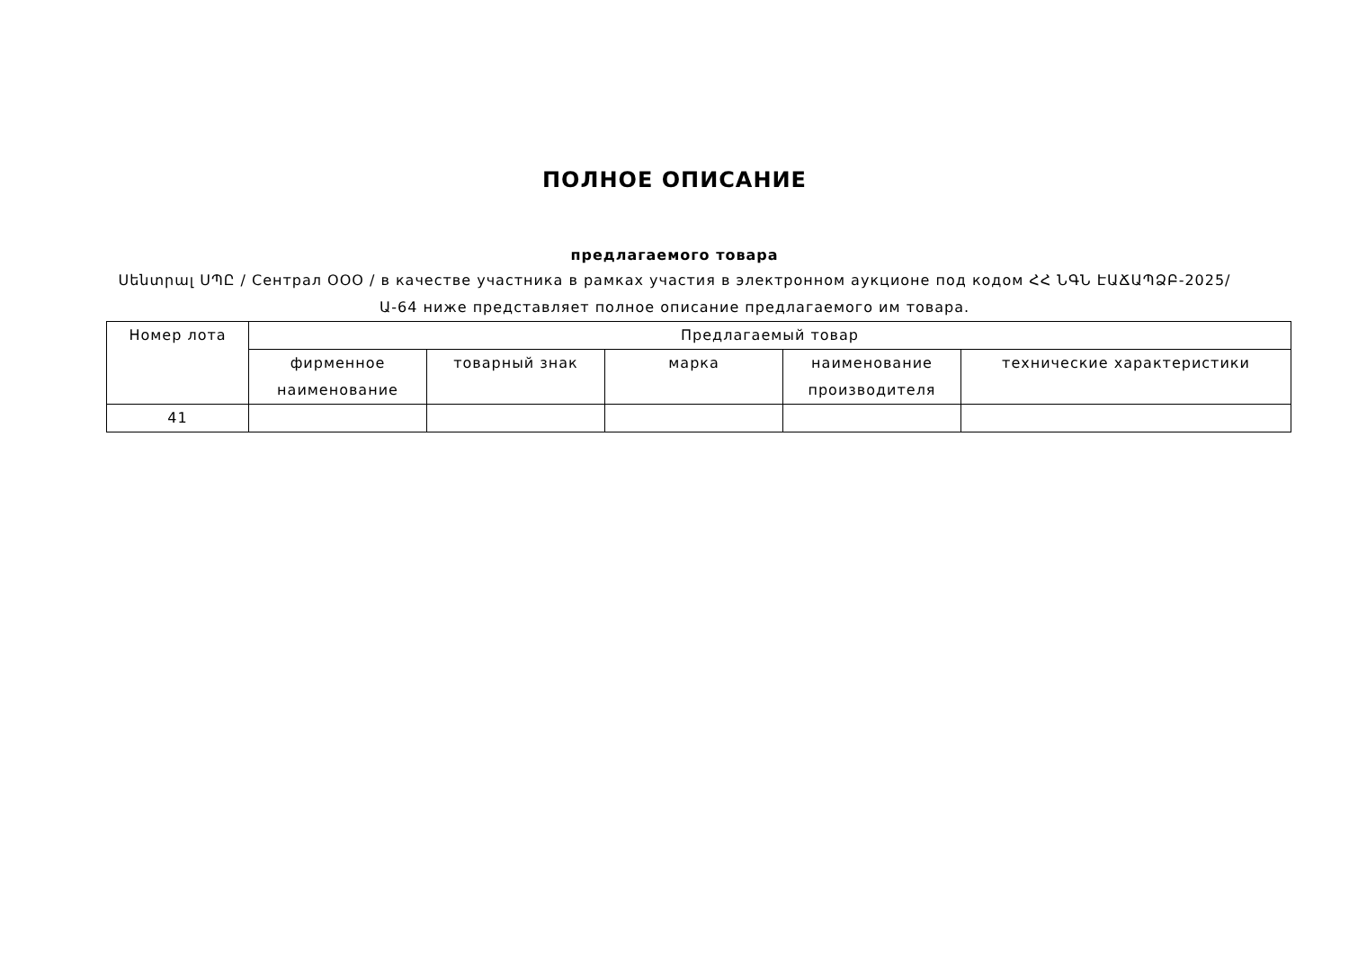ПОЛНОЕ ОПИСАНИЕ
предлагаемого товара
Սենտրալ ՍՊԸ / Сентрал ООО / в качестве участника в рамках участия в электронном аукционе под кодом ՀՀ ՆԳՆ ԷԱՃԱՊՁԲ-2025/Ա-64 ниже представляет полное описание предлагаемого им товара.
| Номер лота | Предлагаемый товар | | | | |
| --- | --- | --- | --- | --- | --- |
| | фирменное наименование | товарный знак | марка | наименование производителя | технические характеристики |
| 41 | | | | | |